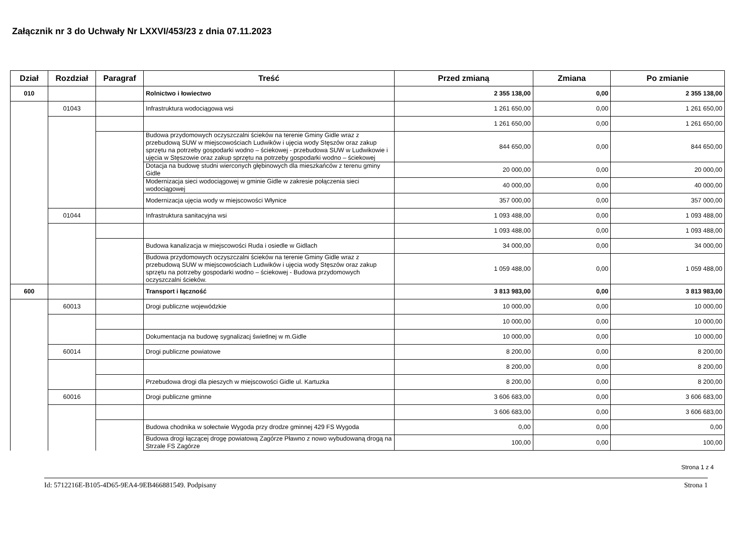Załącznik nr 3 do Uchwały Nr LXXVI/453/23 z dnia 07.11.2023
| Dział | Rozdział | Paragraf | Treść | Przed zmianą | Zmiana | Po zmianie |
| --- | --- | --- | --- | --- | --- | --- |
| 010 | | | Rolnictwo i łowiectwo | 2 355 138,00 | 0,00 | 2 355 138,00 |
| | 01043 | | Infrastruktura wodociągowa wsi | 1 261 650,00 | 0,00 | 1 261 650,00 |
| | | | | 1 261 650,00 | 0,00 | 1 261 650,00 |
| | | | Budowa przydomowych oczyszczalni ścieków na terenie Gminy Gidle wraz z przebudową SUW w miejscowościach Ludwików i ujęcia wody Stęszów oraz zakup sprzętu na potrzeby gospodarki wodno – ściekowej - przebudowa SUW w Ludwikowie i ujęcia w Stęszowie oraz zakup sprzętu na potrzeby gospodarki wodno – ściekowej | 844 650,00 | 0,00 | 844 650,00 |
| | | | Dotacja na budowę studni wierconych głębinowych dla mieszkańców z terenu gminy Gidle | 20 000,00 | 0,00 | 20 000,00 |
| | | | Modernizacja sieci wodociągowej w gminie Gidle w zakresie połączenia sieci wodociągowej | 40 000,00 | 0,00 | 40 000,00 |
| | | | Modernizacja ujęcia wody w miejscowości Włynice | 357 000,00 | 0,00 | 357 000,00 |
| | 01044 | | Infrastruktura sanitacyjna wsi | 1 093 488,00 | 0,00 | 1 093 488,00 |
| | | | | 1 093 488,00 | 0,00 | 1 093 488,00 |
| | | | Budowa kanalizacja w miejscowości Ruda i osiedle w Gidlach | 34 000,00 | 0,00 | 34 000,00 |
| | | | Budowa przydomowych oczyszczalni ścieków na terenie Gminy Gidle wraz z przebudową SUW w miejscowościach Ludwików i ujęcia wody Stęszów oraz zakup sprzętu na potrzeby gospodarki wodno – ściekowej - Budowa przydomowych oczyszczalni ścieków. | 1 059 488,00 | 0,00 | 1 059 488,00 |
| 600 | | | Transport i łączność | 3 813 983,00 | 0,00 | 3 813 983,00 |
| | 60013 | | Drogi publiczne wojewódzkie | 10 000,00 | 0,00 | 10 000,00 |
| | | | | 10 000,00 | 0,00 | 10 000,00 |
| | | | Dokumentacja na budowę sygnalizacj świetlnej w m.Gidle | 10 000,00 | 0,00 | 10 000,00 |
| | 60014 | | Drogi publiczne powiatowe | 8 200,00 | 0,00 | 8 200,00 |
| | | | | 8 200,00 | 0,00 | 8 200,00 |
| | | | Przebudowa drogi dla pieszych w miejscowości Gidle ul. Kartuzka | 8 200,00 | 0,00 | 8 200,00 |
| | 60016 | | Drogi publiczne gminne | 3 606 683,00 | 0,00 | 3 606 683,00 |
| | | | | 3 606 683,00 | 0,00 | 3 606 683,00 |
| | | | Budowa chodnika w sołectwie Wygoda przy drodze gminnej 429 FS Wygoda | 0,00 | 0,00 | 0,00 |
| | | | Budowa drogi łączącej drogę powiatową Zagórze Pławno z nowo wybudowaną drogą na Strzale FS Zagórze | 100,00 | 0,00 | 100,00 |
Strona 1 z 4
Id: 5712216E-B105-4D65-9EA4-9EB466881549. Podpisany Strona 1